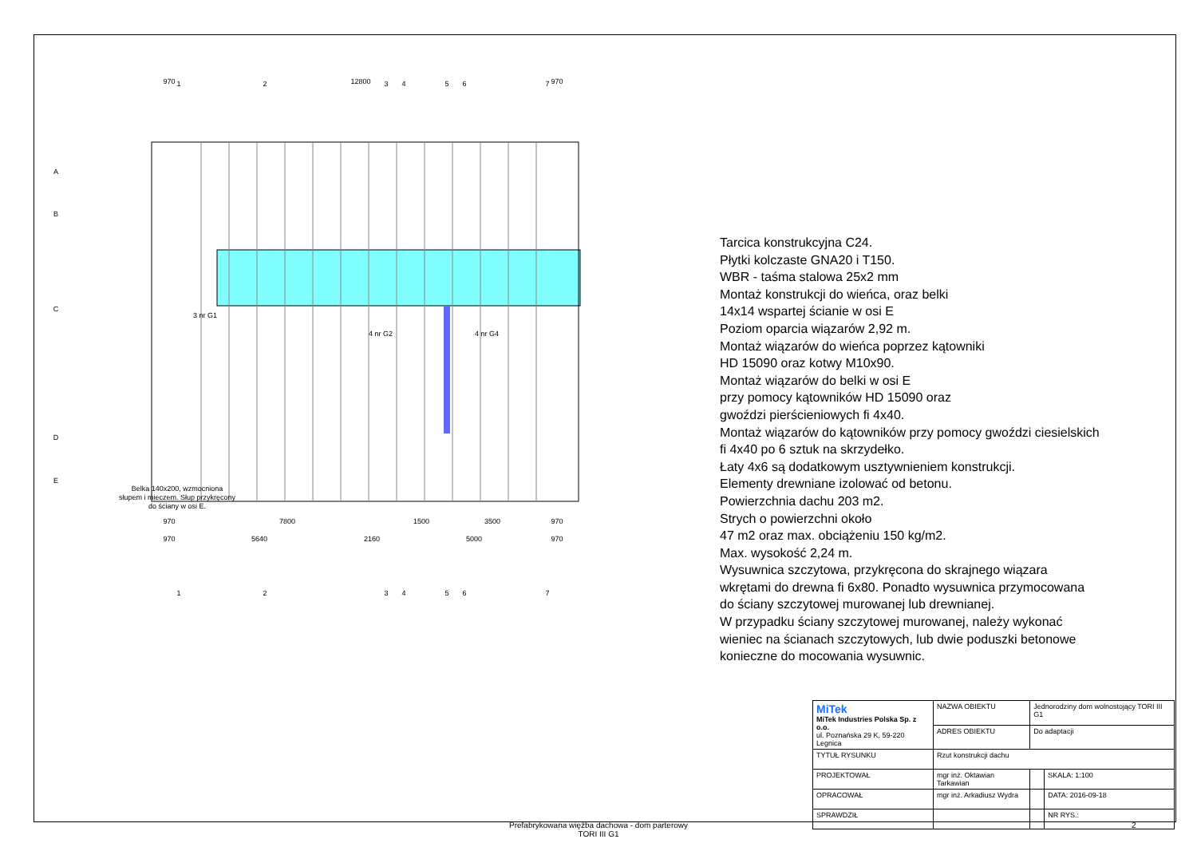1
2
3
4
5
6
7
970
12800
970
A
B
C
D
E
3 nr G1
4 nr G2
4 nr G4
Belka 140x200, wzmocniona
słupem i mieczem. Słup przykręcony
do ściany w osi E.
970
7800
1500
3500
970
970
5640
2160
5000
970
1
2
3
4
5
6
7
Tarcica konstrukcyjna C24.
Płytki kolczaste GNA20 i T150.
WBR - taśma stalowa 25x2 mm
Montaż konstrukcji do wieńca, oraz belki
14x14 wspartej ścianie w osi E
Poziom oparcia wiązarów 2,92 m.
Montaż wiązarów do wieńca poprzez kątowniki
HD 15090 oraz kotwy M10x90.
Montaż wiązarów do belki w osi E
przy pomocy kątowników HD 15090 oraz
gwoździ pierścieniowych fi 4x40.
Montaż wiązarów do kątowników przy pomocy gwoździ ciesielskich
fi 4x40 po 6 sztuk na skrzydełko.
Łaty 4x6 są dodatkowym usztywnieniem konstrukcji.
Elementy drewniane izolować od betonu.
Powierzchnia dachu 203 m2.
Strych o powierzchni około
47 m2 oraz max. obciążeniu 150 kg/m2.
Max. wysokość 2,24 m.
Wysuwnica szczytowa, przykręcona do skrajnego wiązara
wkrętami do drewna fi 6x80. Ponadto wysuwnica przymocowana
do ściany szczytowej murowanej lub drewnianej.
W przypadku ściany szczytowej murowanej, należy wykonać
wieniec na ścianach szczytowych, lub dwie poduszki betonowe
konieczne do mocowania wysuwnic.
| MiTek MiTek Industries Polska Sp. z o.o. ul. Poznańska 29 K, 59-220 Legnica | NAZWA OBIEKTU | Jednorodziny dom wolnostojący TORI III G1 | | |
| | ADRES OBIEKTU | Do adaptacji | | |
| TYTUŁ RYSUNKU | Rzut konstrukcji dachu | | | |
| PROJEKTOWAŁ | mgr inż. Oktawian Tarkawian | | | SKALA: 1:100 |
| OPRACOWAŁ | mgr inż. Arkadiusz Wydra | | | DATA: 2016-09-18 |
| SPRAWDZIŁ | | | | NR RYS.: |
Prefabrykowana więźba dachowa - dom parterowy
TORI III G1
2